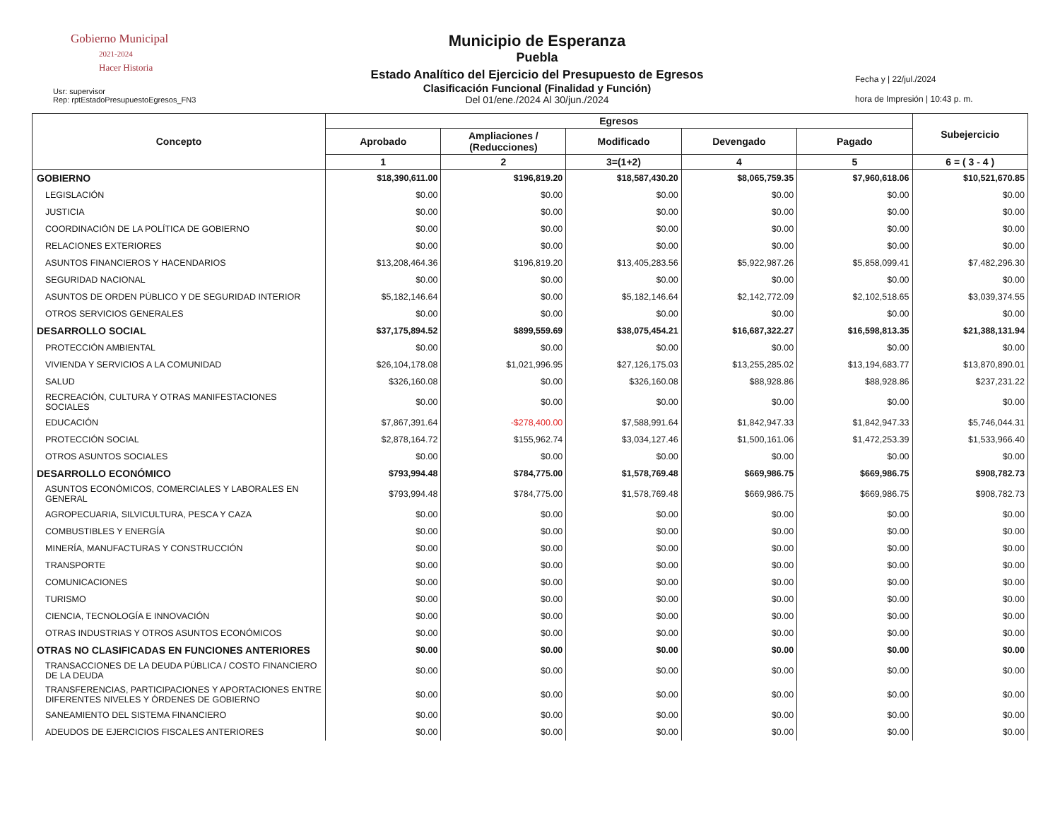Gobierno Municipal
2021-2024
Hacer Historia
Usr: supervisor
Rep: rptEstadoPresupuestoEgresos_FN3
Municipio de Esperanza
Puebla
Estado Analítico del Ejercicio del Presupuesto de Egresos
Clasificación Funcional (Finalidad y Función)
Del 01/ene./2024 Al 30/jun./2024
Fecha y | 22/jul./2024
hora de Impresión | 10:43 p. m.
| Concepto | Egresos | | | | | Subejercicio |
| --- | --- | --- | --- | --- | --- | --- |
| | Aprobado | Ampliaciones / (Reducciones) | Modificado | Devengado | Pagado | |
| | 1 | 2 | 3=(1+2) | 4 | 5 | 6 = ( 3 - 4 ) |
| GOBIERNO | $18,390,611.00 | $196,819.20 | $18,587,430.20 | $8,065,759.35 | $7,960,618.06 | $10,521,670.85 |
| LEGISLACIÓN | $0.00 | $0.00 | $0.00 | $0.00 | $0.00 | $0.00 |
| JUSTICIA | $0.00 | $0.00 | $0.00 | $0.00 | $0.00 | $0.00 |
| COORDINACIÓN DE LA POLÍTICA DE GOBIERNO | $0.00 | $0.00 | $0.00 | $0.00 | $0.00 | $0.00 |
| RELACIONES EXTERIORES | $0.00 | $0.00 | $0.00 | $0.00 | $0.00 | $0.00 |
| ASUNTOS FINANCIEROS Y HACENDARIOS | $13,208,464.36 | $196,819.20 | $13,405,283.56 | $5,922,987.26 | $5,858,099.41 | $7,482,296.30 |
| SEGURIDAD NACIONAL | $0.00 | $0.00 | $0.00 | $0.00 | $0.00 | $0.00 |
| ASUNTOS DE ORDEN PÚBLICO Y DE SEGURIDAD INTERIOR | $5,182,146.64 | $0.00 | $5,182,146.64 | $2,142,772.09 | $2,102,518.65 | $3,039,374.55 |
| OTROS SERVICIOS GENERALES | $0.00 | $0.00 | $0.00 | $0.00 | $0.00 | $0.00 |
| DESARROLLO SOCIAL | $37,175,894.52 | $899,559.69 | $38,075,454.21 | $16,687,322.27 | $16,598,813.35 | $21,388,131.94 |
| PROTECCIÓN AMBIENTAL | $0.00 | $0.00 | $0.00 | $0.00 | $0.00 | $0.00 |
| VIVIENDA Y SERVICIOS A LA COMUNIDAD | $26,104,178.08 | $1,021,996.95 | $27,126,175.03 | $13,255,285.02 | $13,194,683.77 | $13,870,890.01 |
| SALUD | $326,160.08 | $0.00 | $326,160.08 | $88,928.86 | $88,928.86 | $237,231.22 |
| RECREACIÓN, CULTURA Y OTRAS MANIFESTACIONES SOCIALES | $0.00 | $0.00 | $0.00 | $0.00 | $0.00 | $0.00 |
| EDUCACIÓN | $7,867,391.64 | -$278,400.00 | $7,588,991.64 | $1,842,947.33 | $1,842,947.33 | $5,746,044.31 |
| PROTECCIÓN SOCIAL | $2,878,164.72 | $155,962.74 | $3,034,127.46 | $1,500,161.06 | $1,472,253.39 | $1,533,966.40 |
| OTROS ASUNTOS SOCIALES | $0.00 | $0.00 | $0.00 | $0.00 | $0.00 | $0.00 |
| DESARROLLO ECONÓMICO | $793,994.48 | $784,775.00 | $1,578,769.48 | $669,986.75 | $669,986.75 | $908,782.73 |
| ASUNTOS ECONÓMICOS, COMERCIALES Y LABORALES EN GENERAL | $793,994.48 | $784,775.00 | $1,578,769.48 | $669,986.75 | $669,986.75 | $908,782.73 |
| AGROPECUARIA, SILVICULTURA, PESCA Y CAZA | $0.00 | $0.00 | $0.00 | $0.00 | $0.00 | $0.00 |
| COMBUSTIBLES Y ENERGÍA | $0.00 | $0.00 | $0.00 | $0.00 | $0.00 | $0.00 |
| MINERÍA, MANUFACTURAS Y CONSTRUCCIÓN | $0.00 | $0.00 | $0.00 | $0.00 | $0.00 | $0.00 |
| TRANSPORTE | $0.00 | $0.00 | $0.00 | $0.00 | $0.00 | $0.00 |
| COMUNICACIONES | $0.00 | $0.00 | $0.00 | $0.00 | $0.00 | $0.00 |
| TURISMO | $0.00 | $0.00 | $0.00 | $0.00 | $0.00 | $0.00 |
| CIENCIA, TECNOLOGÍA E INNOVACIÓN | $0.00 | $0.00 | $0.00 | $0.00 | $0.00 | $0.00 |
| OTRAS INDUSTRIAS Y OTROS ASUNTOS ECONÓMICOS | $0.00 | $0.00 | $0.00 | $0.00 | $0.00 | $0.00 |
| OTRAS NO CLASIFICADAS EN FUNCIONES ANTERIORES | $0.00 | $0.00 | $0.00 | $0.00 | $0.00 | $0.00 |
| TRANSACCIONES DE LA DEUDA PÚBLICA / COSTO FINANCIERO DE LA DEUDA | $0.00 | $0.00 | $0.00 | $0.00 | $0.00 | $0.00 |
| TRANSFERENCIAS, PARTICIPACIONES Y APORTACIONES ENTRE DIFERENTES NIVELES Y ÓRDENES DE GOBIERNO | $0.00 | $0.00 | $0.00 | $0.00 | $0.00 | $0.00 |
| SANEAMIENTO DEL SISTEMA FINANCIERO | $0.00 | $0.00 | $0.00 | $0.00 | $0.00 | $0.00 |
| ADEUDOS DE EJERCICIOS FISCALES ANTERIORES | $0.00 | $0.00 | $0.00 | $0.00 | $0.00 | $0.00 |